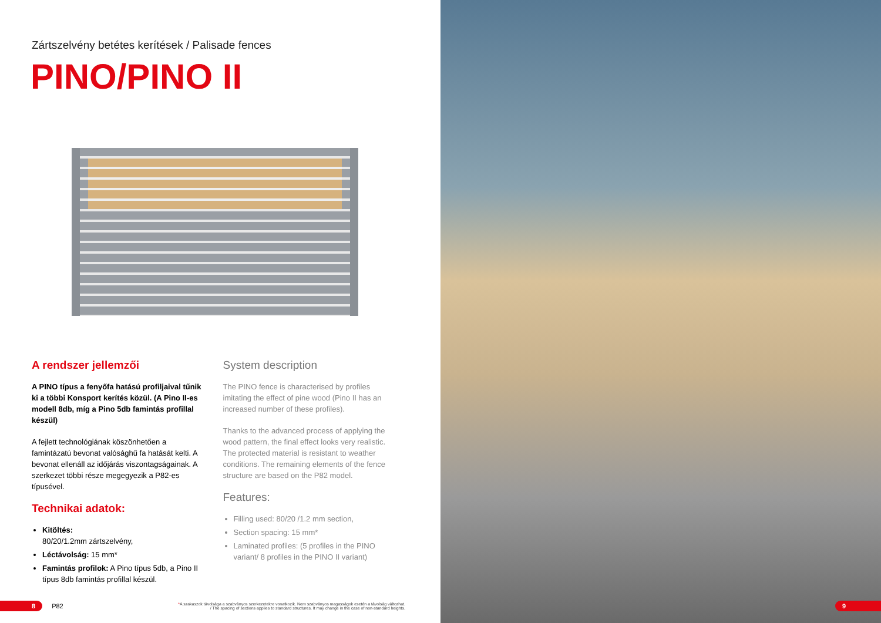Zártszelvény betétes kerítések / Palisade fences
PINO/PINO II
A rendszer jellemzői
A PINO típus a fenyőfa hatású profiljaival tűnik ki a többi Konsport kerítés közül. (A Pino II-es modell 8db, míg a Pino 5db famintás profillal készül)
A fejlett technológiának köszönhetően a famintázatú bevonat valósághű fa hatását kelti. A bevonat ellenáll az időjárás viszontagságainak. A szerkezet többi része megegyezik a P82-es típusével.
Technikai adatok:
Kitöltés:
80/20/1.2mm zártszelvény,
Léctávolság: 15 mm*
Famintás profilok: A Pino típus 5db, a Pino II típus 8db famintás profillal készül.
System description
The PINO fence is characterised by profiles imitating the effect of pine wood (Pino II has an increased number of these profiles).
Thanks to the advanced process of applying the wood pattern, the final effect looks very realistic. The protected material is resistant to weather conditions. The remaining elements of the fence structure are based on the P82 model.
Features:
Filling used: 80/20 /1.2 mm section,
Section spacing: 15 mm*
Laminated profiles: (5 profiles in the PINO variant/ 8 profiles in the PINO II variant)
8 P82
*A szakaszok távolsága a szabványos szerkezetekre vonatkozik. Nem szabványos magasságok esetén a távolság változhat.
/ The spacing of sections applies to standard structures. It may change in the case of non-standard heights.
9